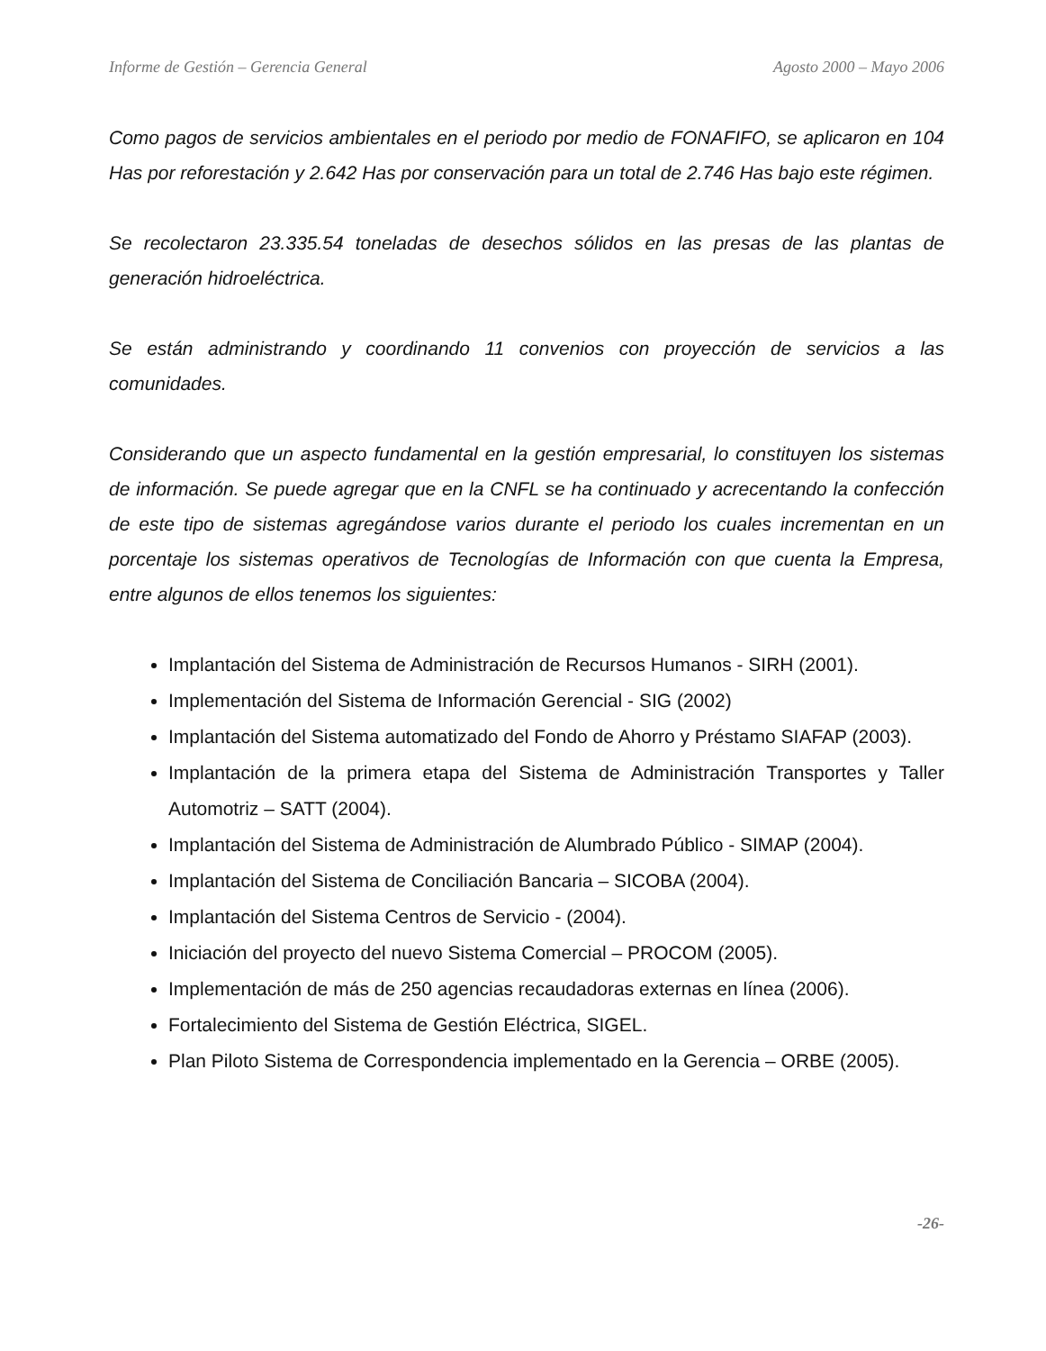Informe de Gestión – Gerencia General Agosto 2000 – Mayo 2006
Como pagos de servicios ambientales en el periodo por medio de FONAFIFO, se aplicaron en 104 Has por reforestación y 2.642 Has por conservación para un total de 2.746 Has bajo este régimen.
Se recolectaron 23.335.54 toneladas de desechos sólidos en las presas de las plantas de generación hidroeléctrica.
Se están administrando y coordinando 11 convenios con proyección de servicios a las comunidades.
Considerando que un aspecto fundamental en la gestión empresarial, lo constituyen los sistemas de información. Se puede agregar que en la CNFL se ha continuado y acrecentando la confección de este tipo de sistemas agregándose varios durante el periodo los cuales incrementan en un porcentaje los sistemas operativos de Tecnologías de Información con que cuenta la Empresa, entre algunos de ellos tenemos los siguientes:
Implantación del Sistema de Administración de Recursos Humanos - SIRH (2001).
Implementación del Sistema de Información Gerencial - SIG (2002)
Implantación del Sistema automatizado del Fondo de Ahorro y Préstamo SIAFAP (2003).
Implantación de la primera etapa del Sistema de Administración Transportes y Taller Automotriz – SATT (2004).
Implantación del Sistema de Administración de Alumbrado Público - SIMAP (2004).
Implantación del Sistema de Conciliación Bancaria – SICOBA (2004).
Implantación del Sistema Centros de Servicio - (2004).
Iniciación del proyecto del nuevo Sistema Comercial – PROCOM (2005).
Implementación de más de 250 agencias recaudadoras externas en línea (2006).
Fortalecimiento del Sistema de Gestión Eléctrica, SIGEL.
Plan Piloto Sistema de Correspondencia implementado en la Gerencia – ORBE (2005).
-26-